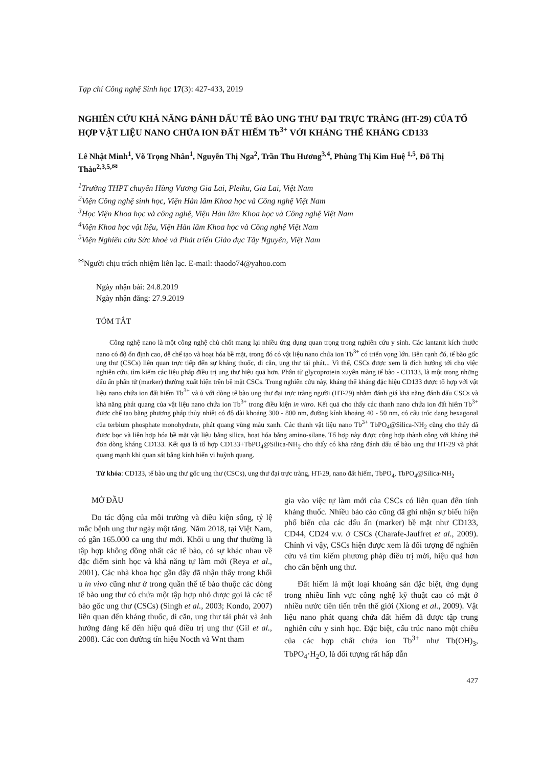Tạp chí Công nghệ Sinh học 17(3): 427-433, 2019
NGHIÊN CỨU KHẢ NĂNG ĐÁNH DẤU TẾ BÀO UNG THƯ ĐẠI TRỰC TRÀNG (HT-29) CỦA TỔ HỢP VẬT LIỆU NANO CHỨA ION ĐẤT HIẾM Tb<sup>3+</sup> VỚI KHÁNG THỂ KHÁNG CD133
Lê Nhật Minh<sup>1</sup>, Võ Trọng Nhân<sup>1</sup>, Nguyễn Thị Nga<sup>2</sup>, Trần Thu Hương<sup>3,4</sup>, Phùng Thị Kim Huệ <sup>1,5</sup>, Đỗ Thị Thảo<sup>2,3,5,✉</sup>
<sup>1</sup> Trường THPT chuyên Hùng Vương Gia Lai, Pleiku, Gia Lai, Việt Nam
<sup>2</sup> Viện Công nghệ sinh học, Viện Hàn lâm Khoa học và Công nghệ Việt Nam
<sup>3</sup>Học Viện Khoa học và công nghệ, Viện Hàn lâm Khoa học và Công nghệ Việt Nam
<sup>4</sup> Viện Khoa học vật liệu, Viện Hàn lâm Khoa học và Công nghệ Việt Nam
<sup>5</sup> Viện Nghiên cứu Sức khoẻ và Phát triển Giáo dục Tây Nguyên, Việt Nam
<sup>✉</sup>Người chịu trách nhiệm liên lạc. E-mail: thaodo74@yahoo.com
Ngày nhận bài: 24.8.2019
Ngày nhận đăng: 27.9.2019
TÓM TẮT
Công nghệ nano là một công nghệ chủ chốt mang lại nhiều ứng dụng quan trọng trong nghiên cứu y sinh. Các lantanit kích thước nano có độ ổn định cao, dễ chế tạo và hoạt hóa bề mặt, trong đó có vật liệu nano chứa ion Tb<sup>3+</sup> có triển vọng lớn. Bên cạnh đó, tế bào gốc ung thư (CSCs) liên quan trực tiếp đến sự kháng thuốc, di căn, ung thư tái phát... Vì thế, CSCs được xem là đích hướng tới cho việc nghiên cứu, tìm kiếm các liệu pháp điều trị ung thư hiệu quả hơn. Phân tử glycoprotein xuyên màng tế bào - CD133, là một trong những dấu ấn phân tử (marker) thường xuất hiện trên bề mặt CSCs. Trong nghiên cứu này, kháng thể kháng đặc hiệu CD133 được tổ hợp với vật liệu nano chứa ion đất hiếm Tb<sup>3+</sup> và ủ với dòng tế bào ung thư đại trực tràng người (HT-29) nhằm đánh giá khả năng đánh dấu CSCs và khả năng phát quang của vật liệu nano chứa ion Tb<sup>3+</sup> trong điều kiện in vitro. Kết quả cho thấy các thanh nano chứa ion đất hiếm Tb<sup>3+</sup> được chế tạo bằng phương pháp thủy nhiệt có độ dài khoảng 300 - 800 nm, đường kính khoảng 40 - 50 nm, có cấu trúc dạng hexagonal của terbium phosphate monohydrate, phát quang vùng màu xanh. Các thanh vật liệu nano Tb<sup>3+</sup> TbPO<sub>4</sub>@Silica-NH<sub>2</sub> cũng cho thấy đã được bọc và liên hợp hóa bề mặt vật liệu bằng silica, hoạt hóa bằng amino-silane. Tổ hợp này được cộng hợp thành công với kháng thể đơn dòng kháng CD133. Kết quả là tổ hợp CD133+TbPO<sub>4</sub>@Silica-NH<sub>2</sub> cho thấy có khả năng đánh dấu tế bào ung thư HT-29 và phát quang mạnh khi quan sát bằng kính hiển vi huỳnh quang.
Từ khóa: CD133, tế bào ung thư gốc ung thư (CSCs), ung thư đại trực tràng, HT-29, nano đất hiếm, TbPO<sub>4</sub>, TbPO<sub>4</sub>@Silica-NH<sub>2</sub>
MỞ ĐẦU
Do tác động của môi trường và điều kiện sống, tỷ lệ mắc bệnh ung thư ngày một tăng. Năm 2018, tại Việt Nam, có gần 165.000 ca ung thư mới. Khối u ung thư thường là tập hợp không đồng nhất các tế bào, có sự khác nhau về đặc điểm sinh học và khả năng tự làm mới (Reya et al., 2001). Các nhà khoa học gần đây đã nhận thấy trong khối u in vivo cũng như ở trong quần thể tế bào thuộc các dòng tế bào ung thư có chứa một tập hợp nhỏ được gọi là các tế bào gốc ung thư (CSCs) (Singh et al., 2003; Kondo, 2007) liên quan đến kháng thuốc, di căn, ung thư tái phát và ảnh hưởng đáng kể đến hiệu quả điều trị ung thư (Gil et al., 2008). Các con đường tín hiệu Nocth và Wnt tham
gia vào việc tự làm mới của CSCs có liên quan đến tính kháng thuốc. Nhiều báo cáo cũng đã ghi nhận sự biểu hiện phổ biến của các dấu ấn (marker) bề mặt như CD133, CD44, CD24 v.v. ở CSCs (Charafe-Jauffret et al., 2009). Chính vì vậy, CSCs hiện được xem là đối tượng để nghiên cứu và tìm kiếm phương pháp điều trị mới, hiệu quả hơn cho căn bệnh ung thư.
Đất hiếm là một loại khoáng sản đặc biệt, ứng dụng trong nhiều lĩnh vực công nghệ kỹ thuật cao có mặt ở nhiều nước tiên tiến trên thế giới (Xiong et al., 2009). Vật liệu nano phát quang chứa đất hiếm đã được tập trung nghiên cứu y sinh học. Đặc biệt, cấu trúc nano một chiều của các hợp chất chứa ion Tb<sup>3+</sup> như Tb(OH)<sub>3</sub>, TbPO<sub>4</sub>·H<sub>2</sub>O, là đối tượng rất hấp dẫn
427